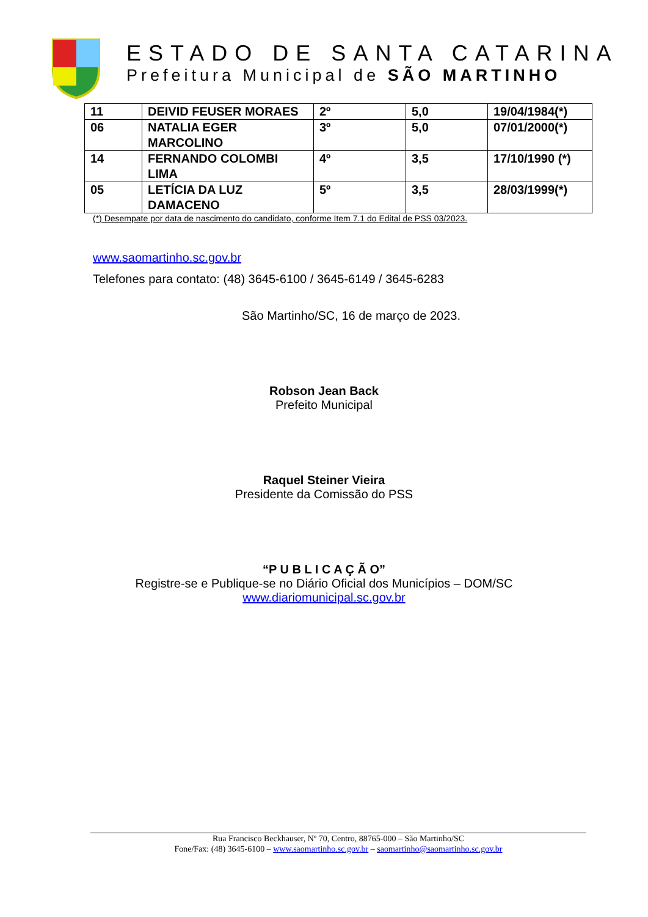ESTADO DE SANTA CATARINA
Prefeitura Municipal de SÃO MARTINHO
| 11 | DEIVID FEUSER MORAES | 2º | 5,0 | 19/04/1984(*) |
| 06 | NATALIA EGER MARCOLINO | 3º | 5,0 | 07/01/2000(*) |
| 14 | FERNANDO COLOMBI LIMA | 4º | 3,5 | 17/10/1990 (*) |
| 05 | LETÍCIA DA LUZ DAMACENO | 5º | 3,5 | 28/03/1999(*) |
(*) Desempate por data de nascimento do candidato, conforme Item 7.1 do Edital de PSS 03/2023.
www.saomartinho.sc.gov.br
Telefones para contato: (48) 3645-6100 / 3645-6149 / 3645-6283
São Martinho/SC, 16 de março de 2023.
Robson Jean Back
Prefeito Municipal
Raquel Steiner Vieira
Presidente da Comissão do PSS
“P U B L I C A Ç Ã O”
Registre-se e Publique-se no Diário Oficial dos Municípios – DOM/SC
www.diariomunicipal.sc.gov.br
Rua Francisco Beckhauser, Nº 70, Centro, 88765-000 – São Martinho/SC
Fone/Fax: (48) 3645-6100 – www.saomartinho.sc.gov.br – saomartinho@saomartinho.sc.gov.br